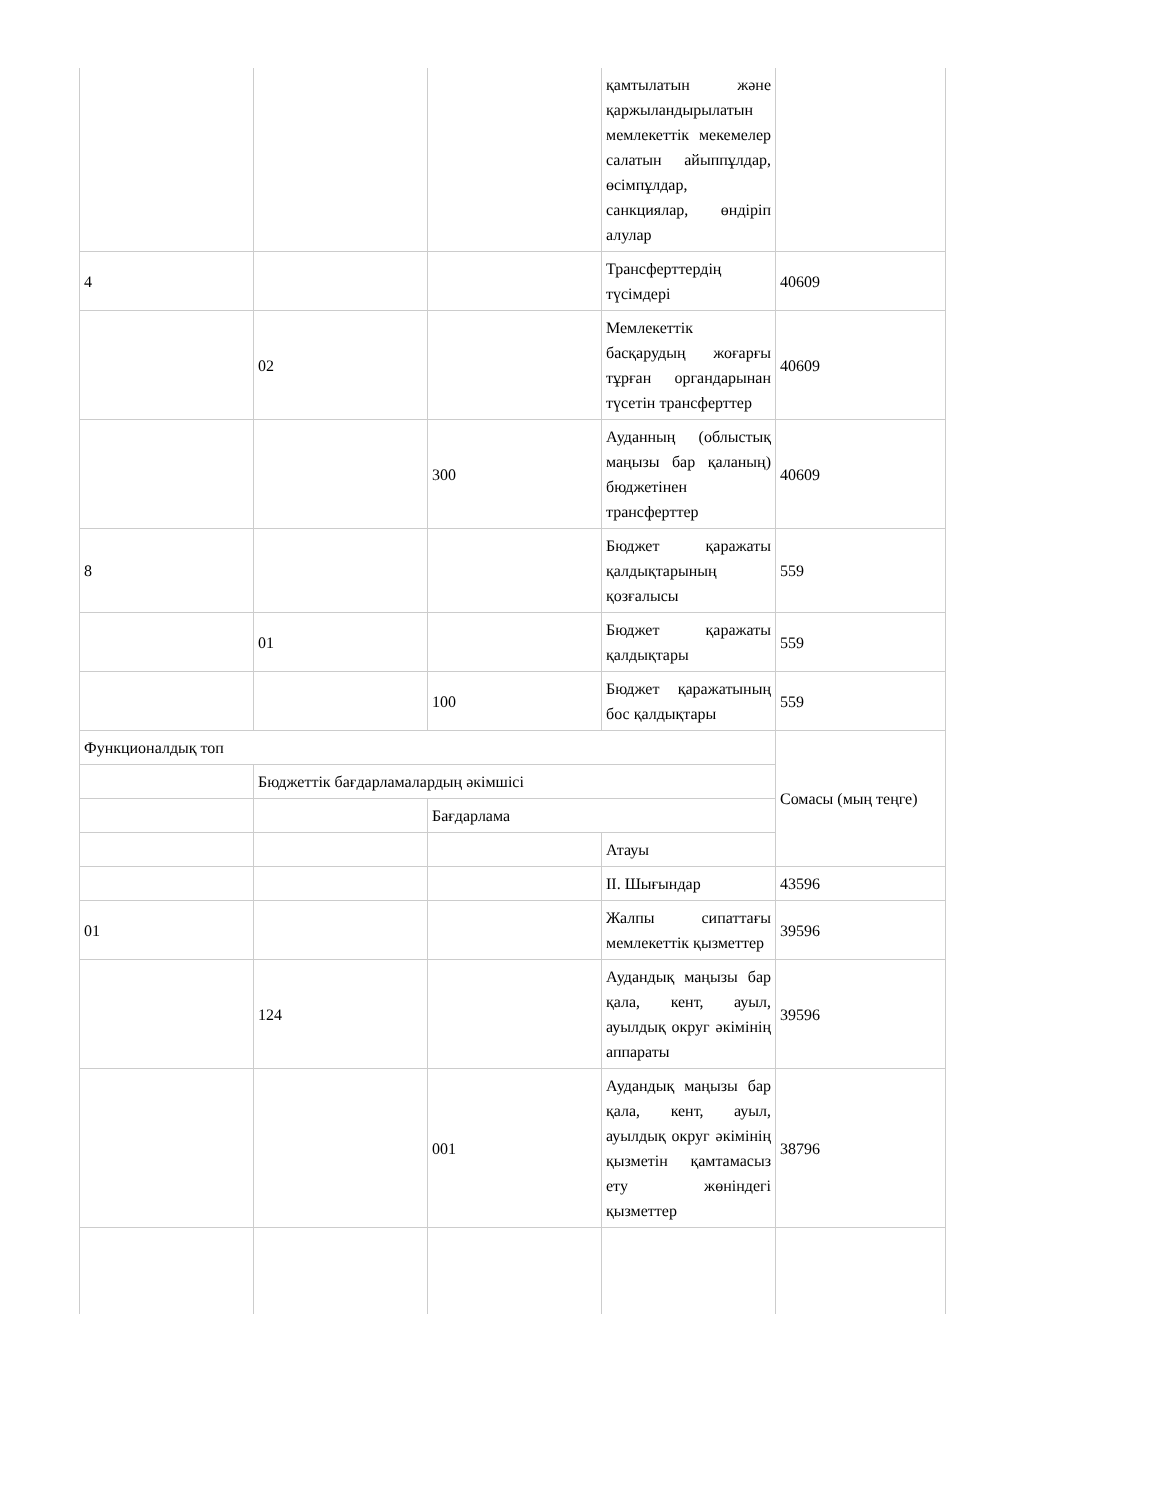| | | | қамтылатын және қаржыландырылатын мемлекеттік мекемелер салатын айыппұлдар, өсімпұлдар, санкциялар, өндіріп алулар | |
| 4 | | | Трансферттердің түсімдері | 40609 |
| | 02 | | Мемлекеттік басқарудың жоғарғы тұрған органдарынан түсетін трансферттер | 40609 |
| | | 300 | Ауданның (облыстық маңызы бар қаланың) бюджетінен трансферттер | 40609 |
| 8 | | | Бюджет қаражаты қалдықтарының қозғалысы | 559 |
| | 01 | | Бюджет қаражаты қалдықтары | 559 |
| | | 100 | Бюджет қаражатының бос қалдықтары | 559 |
| Функционалдық топ | | | | Сомасы (мың теңге) |
| | Бюджеттік бағдарламалардың әкімшісі | | | |
| | | Бағдарлама | | |
| | | | Атауы | |
| | | | II. Шығындар | 43596 |
| 01 | | | Жалпы сипаттағы мемлекеттік қызметтер | 39596 |
| | 124 | | Аудандық маңызы бар қала, кент, ауыл, ауылдық округ әкімінің аппараты | 39596 |
| | | 001 | Аудандық маңызы бар қала, кент, ауыл, ауылдық округ әкімінің қызметін қамтамасыз ету жөніндегі қызметтер | 38796 |